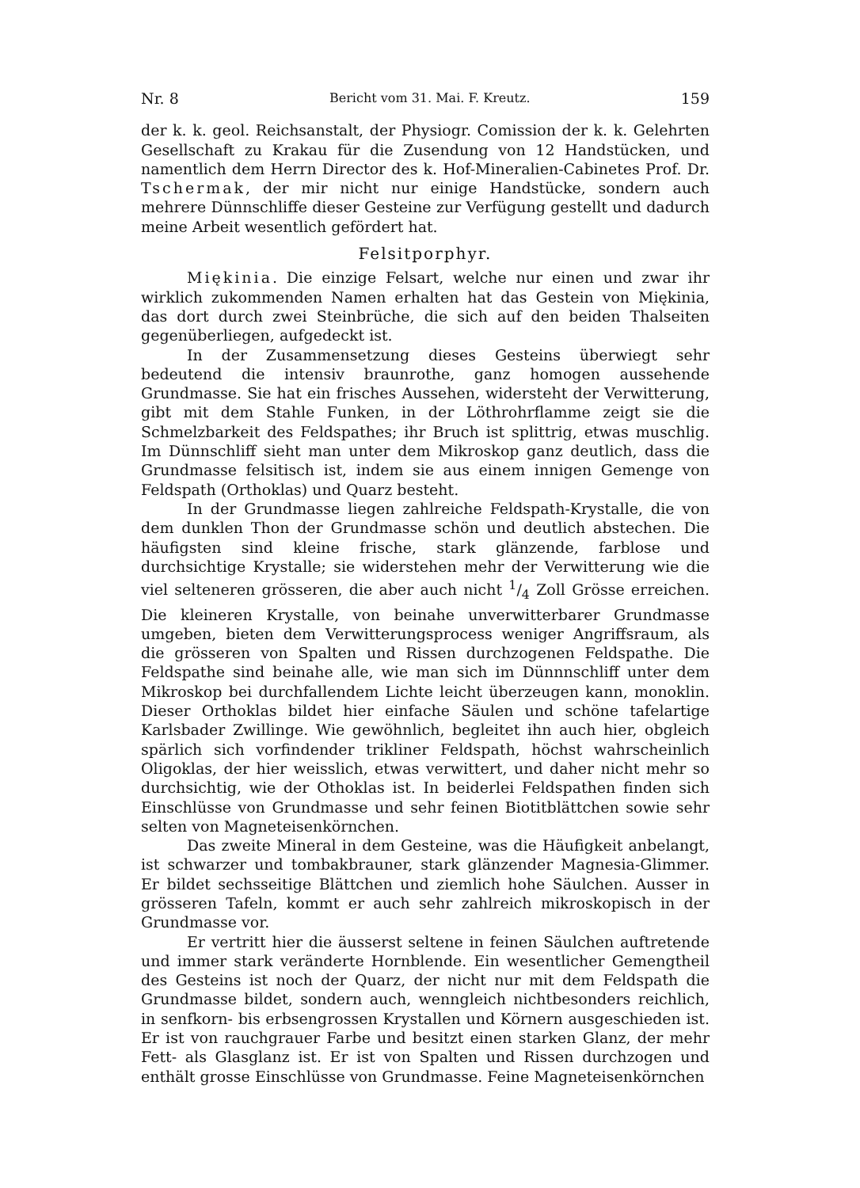Nr. 8 Bericht vom 31. Mai. F. Kreutz. 159
der k. k. geol. Reichsanstalt, der Physiogr. Comission der k. k. Gelehrten Gesellschaft zu Krakau für die Zusendung von 12 Handstücken, und namentlich dem Herrn Director des k. Hof-Mineralien-Cabinetes Prof. Dr. Tschermak, der mir nicht nur einige Handstücke, sondern auch mehrere Dünnschliffe dieser Gesteine zur Verfügung gestellt und dadurch meine Arbeit wesentlich gefördert hat.
Felsitporphyr.
Miękinia. Die einzige Felsart, welche nur einen und zwar ihr wirklich zukommenden Namen erhalten hat das Gestein von Miękinia, das dort durch zwei Steinbrüche, die sich auf den beiden Thalseiten gegenüberliegen, aufgedeckt ist.
In der Zusammensetzung dieses Gesteins überwiegt sehr bedeutend die intensiv braunrothe, ganz homogen aussehende Grundmasse. Sie hat ein frisches Aussehen, widersteht der Verwitterung, gibt mit dem Stahle Funken, in der Löthrohrflamme zeigt sie die Schmelzbarkeit des Feldspathes; ihr Bruch ist splittrig, etwas muschlig. Im Dünnschliff sieht man unter dem Mikroskop ganz deutlich, dass die Grundmasse felsitisch ist, indem sie aus einem innigen Gemenge von Feldspath (Orthoklas) und Quarz besteht.
In der Grundmasse liegen zahlreiche Feldspath-Krystalle, die von dem dunklen Thon der Grundmasse schön und deutlich abstechen. Die häufigsten sind kleine frische, stark glänzende, farblose und durchsichtige Krystalle; sie widerstehen mehr der Verwitterung wie die viel selteneren grösseren, die aber auch nicht 1/4 Zoll Grösse erreichen. Die kleineren Krystalle, von beinahe unverwitterbarer Grundmasse umgeben, bieten dem Verwitterungsprocess weniger Angriffsraum, als die grösseren von Spalten und Rissen durchzogenen Feldspathe. Die Feldspathe sind beinahe alle, wie man sich im Dünnnschliff unter dem Mikroskop bei durchfallendem Lichte leicht überzeugen kann, monoklin. Dieser Orthoklas bildet hier einfache Säulen und schöne tafelartige Karlsbader Zwillinge. Wie gewöhnlich, begleitet ihn auch hier, obgleich spärlich sich vorfindender trikliner Feldspath, höchst wahrscheinlich Oligoklas, der hier weisslich, etwas verwittert, und daher nicht mehr so durchsichtig, wie der Othoklas ist. In beiderlei Feldspathen finden sich Einschlüsse von Grundmasse und sehr feinen Biotitblättchen sowie sehr selten von Magneteisenkörnchen.
Das zweite Mineral in dem Gesteine, was die Häufigkeit anbelangt, ist schwarzer und tombakbrauner, stark glänzender Magnesia-Glimmer. Er bildet sechsseitige Blättchen und ziemlich hohe Säulchen. Ausser in grösseren Tafeln, kommt er auch sehr zahlreich mikroskopisch in der Grundmasse vor.
Er vertritt hier die äusserst seltene in feinen Säulchen auftretende und immer stark veränderte Hornblende. Ein wesentlicher Gemengtheil des Gesteins ist noch der Quarz, der nicht nur mit dem Feldspath die Grundmasse bildet, sondern auch, wenngleich nichtbesonders reichlich, in senfkorn- bis erbsengrossen Krystallen und Körnern ausgeschieden ist. Er ist von rauchgrauer Farbe und besitzt einen starken Glanz, der mehr Fett- als Glasglanz ist. Er ist von Spalten und Rissen durchzogen und enthält grosse Einschlüsse von Grundmasse. Feine Magneteisenkörnchen